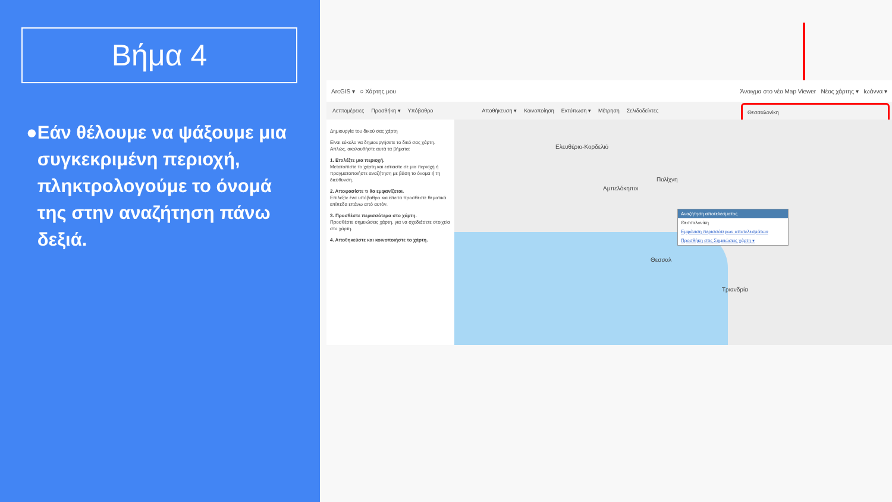Βήμα 4
● Εάν θέλουμε να ψάξουμε μια συγκεκριμένη περιοχή, πληκτρολογούμε το όνομά της στην αναζήτηση πάνω δεξιά.
ArcGIS ▾ ○ Χάρτης μου
Άνοιγμα στο νέο Map Viewer Νέος χάρτης ▾ Ιωάννα ▾
Λεπτομέρειες Προσθήκη ▾ Υπόβαθρο Αποθήκευση ▾ Κοινοποίηση Εκτύπωση ▾ Μέτρηση Σελιδοδείκτες
Θεσσαλονίκη
Δημιουργία του δικού σας χάρτη
Είναι εύκολο να δημιουργήσετε το δικό σας χάρτη. Απλώς, ακολουθήστε αυτά τα βήματα:
1. Επιλέξτε μια περιοχή.
Μετατοπίστε το χάρτη και εστιάστε σε μια περιοχή ή πραγματοποιήστε αναζήτηση με βάση το όνομα ή τη διεύθυνση.
2. Αποφασίστε τι θα εμφανίζεται.
Επιλέξτε ένα υπόβαθρο και έπειτα προσθέστε θεματικά επίπεδα επάνω από αυτόν.
3. Προσθέστε περισσότερα στο χάρτη.
Προσθέστε σημειώσεις χάρτη, για να σχεδιάσετε στοιχεία στο χάρτη.
4. Αποθηκεύστε και κοινοποιήστε το χάρτη.
Ελευθέριο-Κορδελιό
Πολίχνη
Αμπελόκηποι
Θεσσαλ
Τριανδρία
Αναζήτηση αποτελέσματος
Θεσσαλονίκη
Εμφάνιση περισσότερων αποτελεσμάτων
Προσθήκη στις Σημειώσεις χάρτη ▾